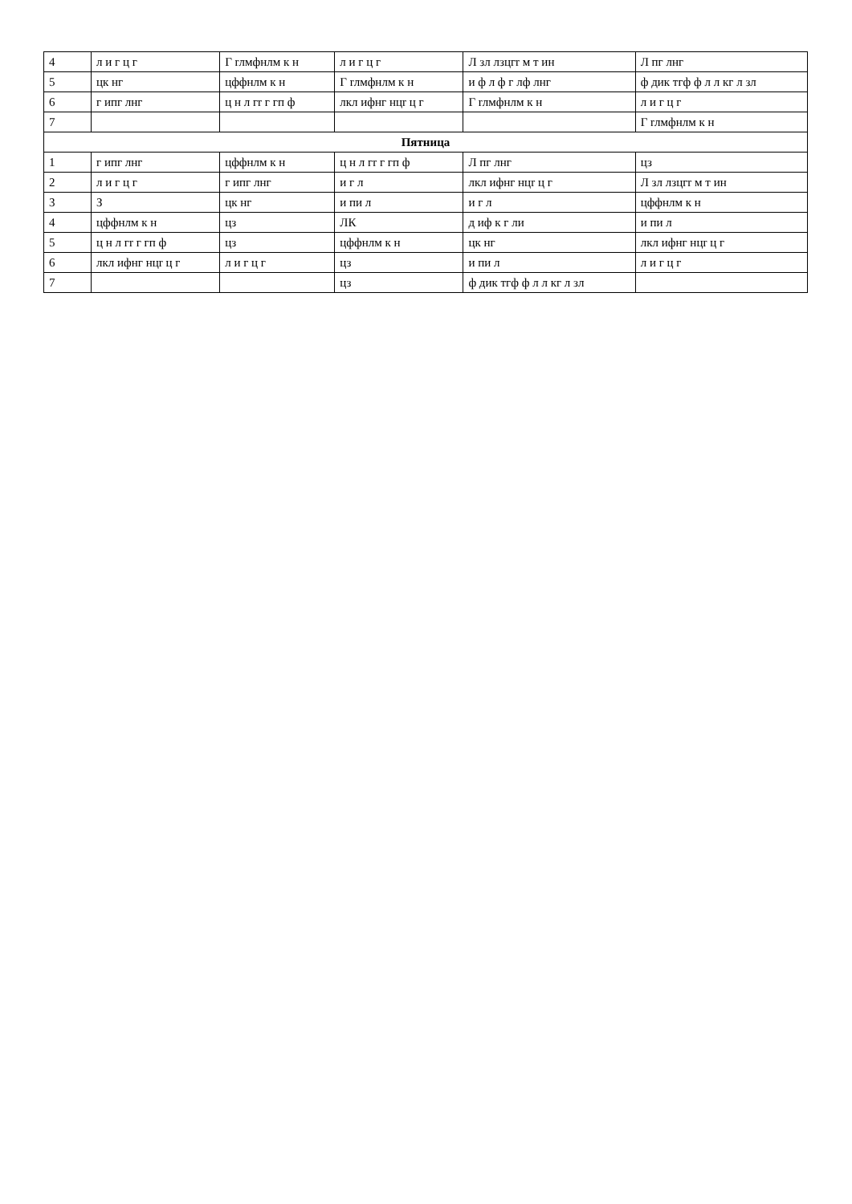| 4 | л и г ц г | Г rлмфнлм к н | л и г ц г | Л зл лзцгr м т ин | Л пг лнг |
| 5 | цк нг | цффнлм к н | Г rлмфнлм к н | и ф л ф г лф лнг | ф дик тгф ф л л кг л зл |
| 6 | г ипг лнг | ц н л гr г гп ф | лкл ифнг нцr ц г | Г rлмфнлм к н | л и г ц г |
| 7 | | | | | Г rлмфнлм к н |
| Пятница | | | | | |
| 1 | г ипг лнг | цффнлм к н | ц н л гr г гп ф | Л пг лнг | цз |
| 2 | л и г ц г | г ипг лнг | и г л | лкл ифнг нцr ц г | Л зл лзцгr м т ин |
| 3 | З | цк нг | и пи л | и г л | цффнлм к н |
| 4 | цффнлм к н | цз | ЛК | д иф к г ли | и пи л |
| 5 | ц н л гr г гп ф | цз | цффнлм к н | цк нг | лкл ифнг нцr ц г |
| 6 | лкл ифнг нцr ц г | л и г ц г | цз | и пи л | л и г ц г |
| 7 | | | цз | ф дик тгф ф л л кг л зл | |